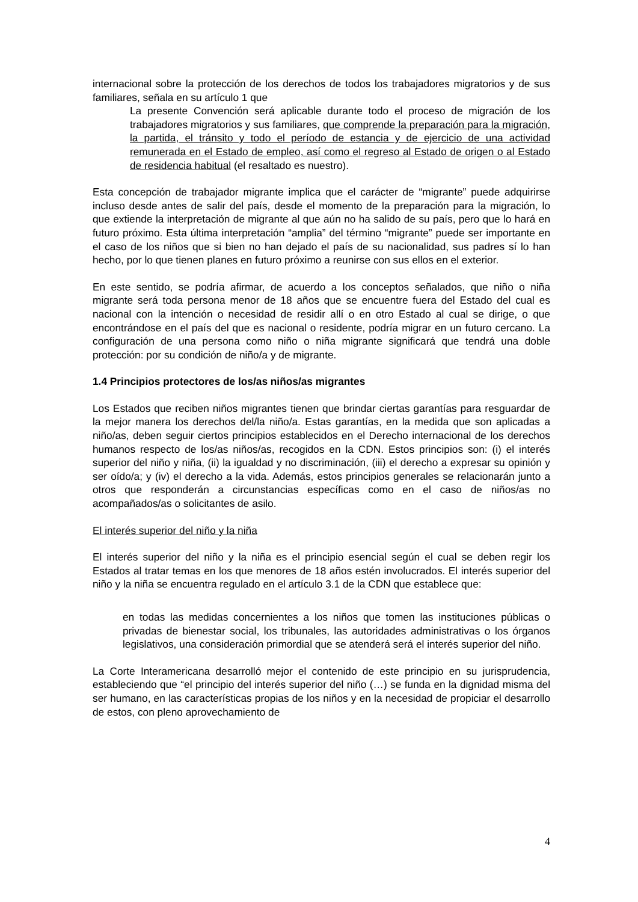internacional sobre la protección de los derechos de todos los trabajadores migratorios y de sus familiares, señala en su artículo 1 que
La presente Convención será aplicable durante todo el proceso de migración de los trabajadores migratorios y sus familiares, que comprende la preparación para la migración, la partida, el tránsito y todo el período de estancia y de ejercicio de una actividad remunerada en el Estado de empleo, así como el regreso al Estado de origen o al Estado de residencia habitual (el resaltado es nuestro).
Esta concepción de trabajador migrante implica que el carácter de “migrante” puede adquirirse incluso desde antes de salir del país, desde el momento de la preparación para la migración, lo que extiende la interpretación de migrante al que aún no ha salido de su país, pero que lo hará en futuro próximo. Esta última interpretación “amplia” del término “migrante” puede ser importante en el caso de los niños que si bien no han dejado el país de su nacionalidad, sus padres sí lo han hecho, por lo que tienen planes en futuro próximo a reunirse con sus ellos en el exterior.
En este sentido, se podría afirmar, de acuerdo a los conceptos señalados, que niño o niña migrante será toda persona menor de 18 años que se encuentre fuera del Estado del cual es nacional con la intención o necesidad de residir allí o en otro Estado al cual se dirige, o que encontrándose en el país del que es nacional o residente, podría migrar en un futuro cercano. La configuración de una persona como niño o niña migrante significará que tendrá una doble protección: por su condición de niño/a y de migrante.
1.4 Principios protectores de los/as niños/as migrantes
Los Estados que reciben niños migrantes tienen que brindar ciertas garantías para resguardar de la mejor manera los derechos del/la niño/a. Estas garantías, en la medida que son aplicadas a niño/as, deben seguir ciertos principios establecidos en el Derecho internacional de los derechos humanos respecto de los/as niños/as, recogidos en la CDN. Estos principios son: (i) el interés superior del niño y niña, (ii) la igualdad y no discriminación, (iii) el derecho a expresar su opinión y ser oído/a; y (iv) el derecho a la vida. Además, estos principios generales se relacionarán junto a otros que responderán a circunstancias específicas como en el caso de niños/as no acompañados/as o solicitantes de asilo.
El interés superior del niño y la niña
El interés superior del niño y la niña es el principio esencial según el cual se deben regir los Estados al tratar temas en los que menores de 18 años estén involucrados. El interés superior del niño y la niña se encuentra regulado en el artículo 3.1 de la CDN que establece que:
en todas las medidas concernientes a los niños que tomen las instituciones públicas o privadas de bienestar social, los tribunales, las autoridades administrativas o los órganos legislativos, una consideración primordial que se atenderá será el interés superior del niño.
La Corte Interamericana desarrolló mejor el contenido de este principio en su jurisprudencia, estableciendo que “el principio del interés superior del niño (…) se funda en la dignidad misma del ser humano, en las características propias de los niños y en la necesidad de propiciar el desarrollo de estos, con pleno aprovechamiento de
4